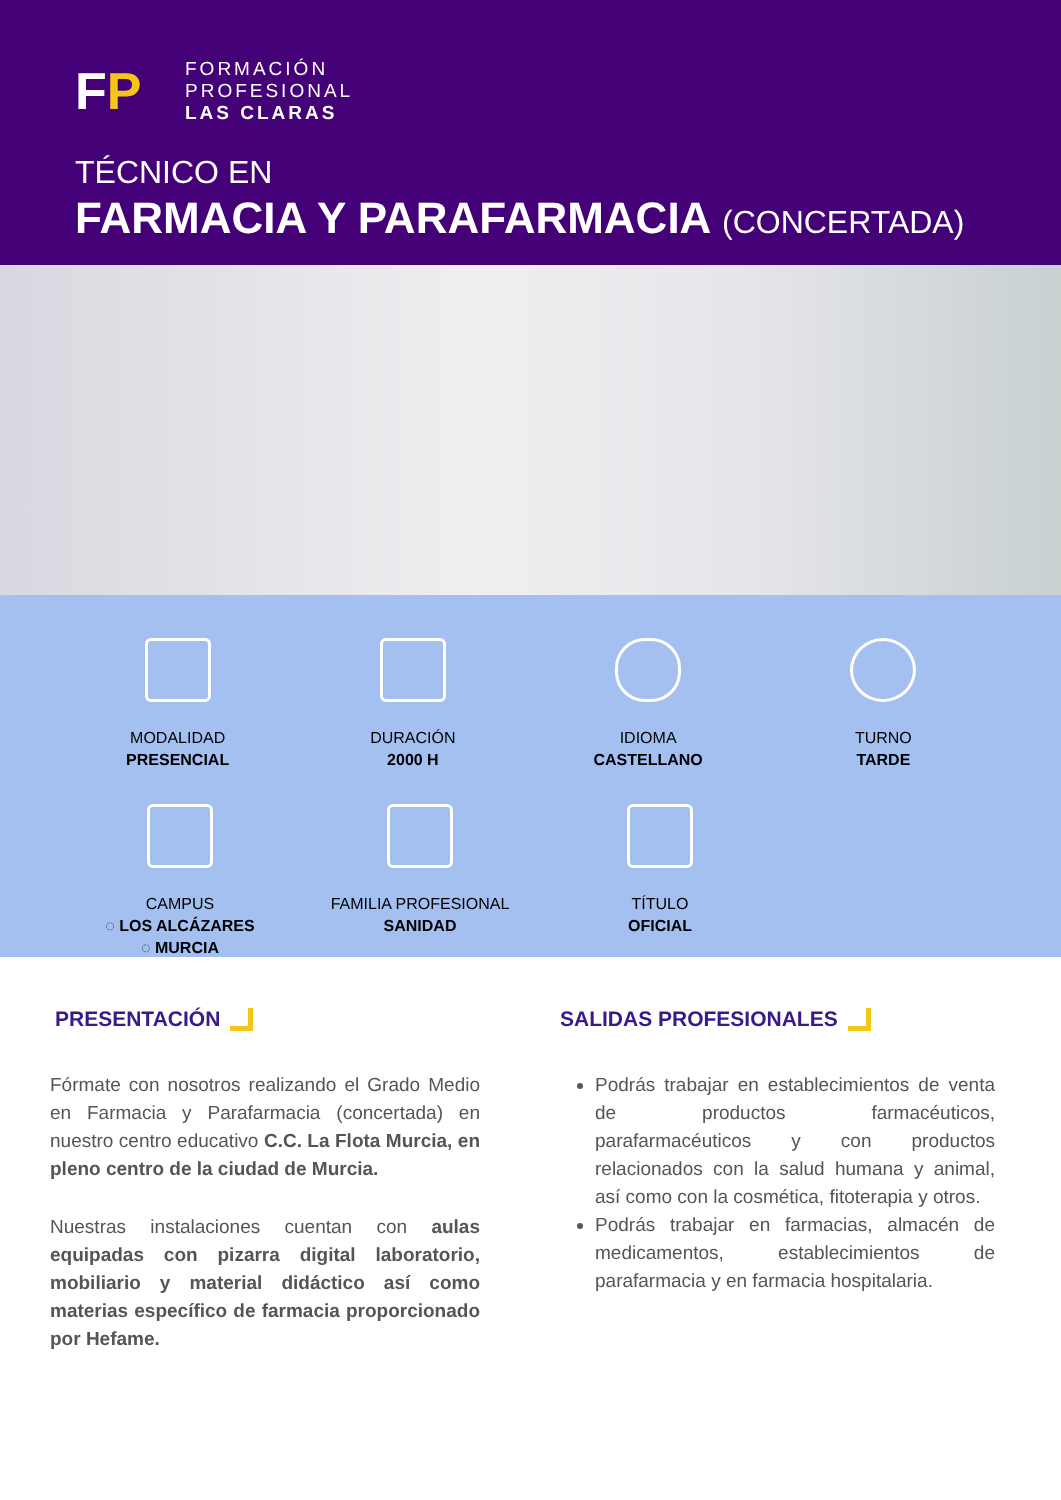FP
FORMACIÓN
PROFESIONAL
LAS CLARAS
TÉCNICO EN
FARMACIA Y PARAFARMACIA (CONCERTADA)
MODALIDAD
PRESENCIAL
DURACIÓN
2000 H
IDIOMA
CASTELLANO
TURNO
TARDE
CAMPUS
◌ LOS ALCÁZARES
◌ MURCIA
FAMILIA PROFESIONAL
SANIDAD
TÍTULO
OFICIAL
PRESENTACIÓN
Fórmate con nosotros realizando el Grado Medio en Farmacia y Parafarmacia (concertada) en nuestro centro educativo C.C. La Flota Murcia, en pleno centro de la ciudad de Murcia.
Nuestras instalaciones cuentan con aulas equipadas con pizarra digital laboratorio, mobiliario y material didáctico así como materias específico de farmacia proporcionado por Hefame.
SALIDAS PROFESIONALES
Podrás trabajar en establecimientos de venta de productos farmacéuticos, parafarmacéuticos y con productos relacionados con la salud humana y animal, así como con la cosmética, fitoterapia y otros.
Podrás trabajar en farmacias, almacén de medicamentos, establecimientos de parafarmacia y en farmacia hospitalaria.